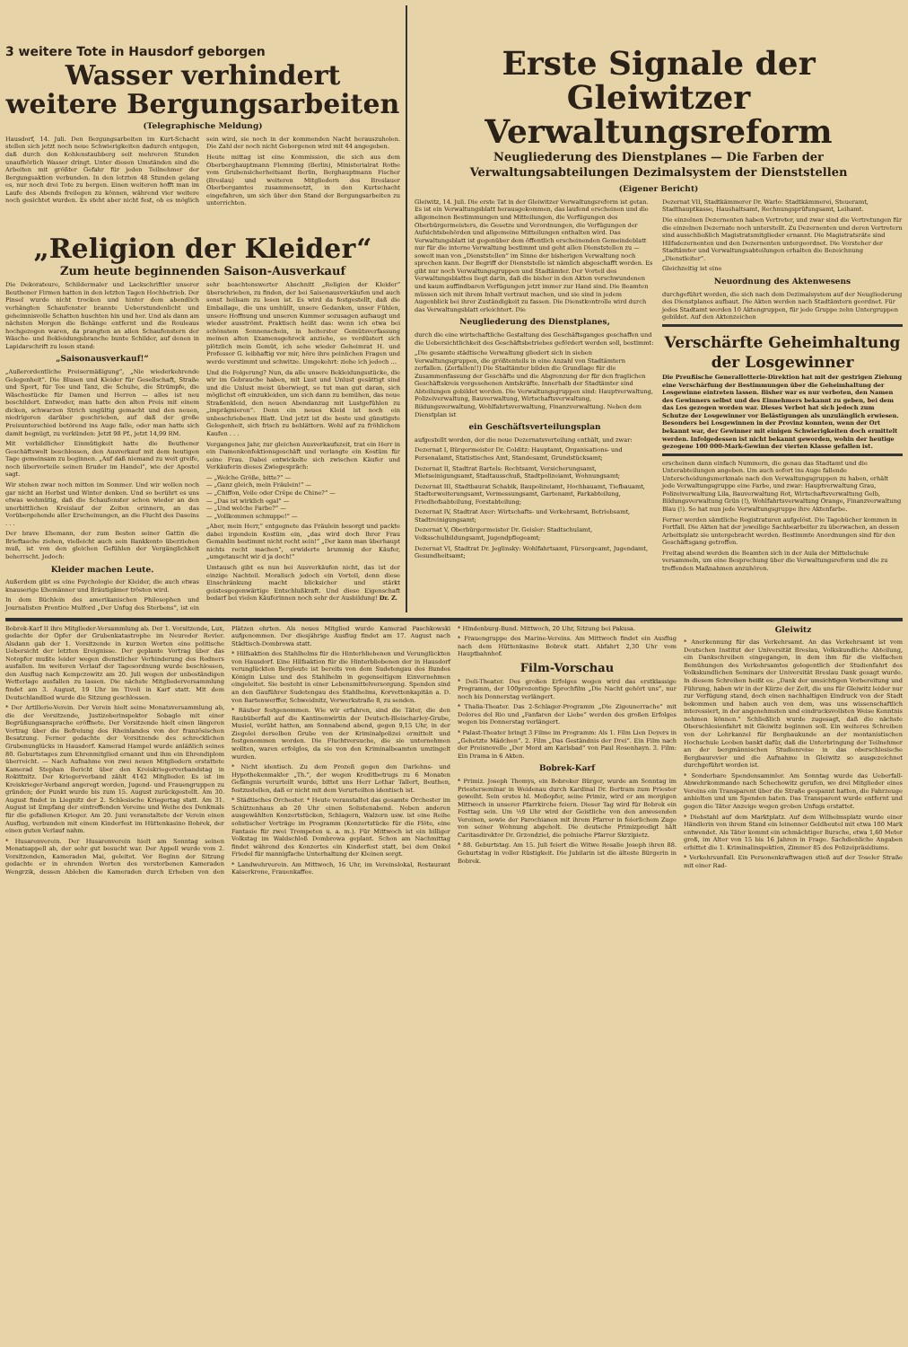3 weitere Tote in Hausdorf geborgen
Wasser verhindert weitere Bergungsarbeiten
(Telegraphische Meldung)
Hausdorf, 14. Juli. Den Bergungsarbeiten im Kurt-Schacht stellen sich jetzt noch neue Schwierigkeiten dadurch entgegen, daß durch den Kohlenstaubberg seit mehreren Stunden unaufhörlich Wasser dringt. Unter diesen Umständen sind die Arbeiten mit größter Gefahr für jeden Teilnehmer der Bergungsaktion verbunden. In den letzten 48 Stunden gelang es, nur noch drei Tote zu bergen. Einen weiteren hofft man im Laufe des Abends freilegen zu können, während vier weitere noch gesichtet wurden. Es steht aber nicht fest, ob es möglich sein wird, sie noch in der kommenden Nacht herauszuholen. Die Zahl der noch nicht Geborgenen wird mit 44 angegeben.
Heute mittag ist eine Kommission, die sich aus dem Oberberghauptmann Flemming (Berlin), Ministerialrat Rothe vom Grubensicherheitsamt Berlin, Berghauptmann Fischer (Breslau) und weiteren Mitgliedern des Breslauer Oberbergamtes zusammensetzt, in den Kurtschacht eingefahren, um sich über den Stand der Bergungsarbeiten zu unterrichten.
„Religion der Kleider“
Zum heute beginnenden Saison-Ausverkauf
Die Dekorateure, Schildermaler und Lackschriftler unserer Beuthener Firmen hatten in den letzten Tagen Hochbetrieb. Der Pinsel wurde nicht trocken und hinter dem abendlich verhängten Schaufenster brannte Ueberstundenlicht und geheimnisvolle Schatten huschten hin und her. Und als dann am nächsten Morgen die Behänge entfernt und die Rouleaus hochgezogen waren, da prangten an allen Schaufenstern der Wäsche- und Bekleidungsbranche bunte Schilder, auf denen in Lapidarschrift zu lesen stand:
„Saisonausverkauf!“
„Außerordentliche Preisermäßigung“, „Nie wiederkehrende Gelegenheit“. Die Blusen und Kleider für Gesellschaft, Straße und Sport, für Tee und Tanz, die Schuhe, die Strümpfe, die Wäschestücke für Damen und Herren — alles ist neu beschildert. Entweder, man hatte den alten Preis mit einem dicken, schwarzen Strich ungültig gemacht und den neuen, niedrigeren darüber geschrieben, auf daß der große Preisunterschied betörend ins Auge falle, oder man hatte sich damit begnügt, zu verkünden: Jetzt 98 Pf., jetzt 14,99 RM.
Mit vorbildlicher Einmütigkeit hatte die Beuthener Geschäftswelt beschlossen, den Ausverkauf mit dem heutigen Tage gemeinsam zu beginnen. „Auf daß niemand zu weit greife, noch übervorteile seinen Bruder im Handel“, wie der Apostel sagt.
Wir stehen zwar noch mitten im Sommer. Und wir wollen noch gar nicht an Herbst und Winter denken. Und so berührt es uns etwas wehmütig, daß die Schaufenster schon wieder an den unerbittlichen Kreislauf der Zeiten erinnern, an das Vorübergehende aller Erscheinungen, an die Flucht des Daseins . . .
Der brave Ehemann, der zum Besten seiner Gattin die Brieftasche ziehen, vielleicht auch sein Bankkonto überziehen muß, ist von den gleichen Gefühlen der Vergänglichkeit beherrscht. Jedoch:
Kleider machen Leute.
Außerdem gibt es eine Psychologie der Kleider, die auch etwas knauserige Ehemänner und Bräutigämer trösten wird.
In dem Büchlein des amerikanischen Philosophen und Journalisten Prentice Mulford „Der Unfug des Sterbens“, ist ein sehr beachtenswerter Abschnitt „Religion der Kleider“ überschrieben, zu finden, der bei Saisonausverkäufen und auch sonst heilsam zu lesen ist. Es wird da festgestellt, daß die Emballage, die uns umhüllt, unsere Gedanken, unser Fühlen, unsere Hoffnung und unseren Kummer sozusagen aufsaugt und wieder ausströmt. Praktisch heißt das: wenn ich etwa bei schönstem Sonnenschein, in heiterster Gemütsverfassung meinen alten Examensgehrock anziehe, so verdüstert sich plötzlich mein Gemüt, ich sehe wieder Geheimrat H. und Professor G. leibhaftig vor mir, höre ihre peinlichen Fragen und werde verstimmt und schwitze. Umgekehrt: ziehe ich jedoch ...
Und die Folgerung? Nun, da alle unsere Bekleidungsstücke, die wir im Gebrauche haben, mit Lust und Unlust gesättigt sind und die Unlust meist überwiegt, so tut man gut daran, sich möglichst oft einzukleiden, um sich dann zu bemühen, das neue Straßenkleid, den neuen Abendanzug mit Lustgefühlen zu „imprägnieren“. Denn ein neues Kleid ist noch ein unbeschriebenes Blatt. Und jetzt ist die beste und günstigste Gelegenheit, sich frisch zu beblättern. Wohl auf zu fröhlichem Kaufen . . .
Vergangenes Jahr, zur gleichen Ausverkaufszeit, trat ein Herr in ein Damenkonfektionsgeschäft und verlangte ein Kostüm für seine Frau. Dabei entwickelte sich zwischen Käufer und Verkäuferin dieses Zwiegespräch:
— „Welche Größe, bitte?“ —
— „Ganz gleich, mein Fräulein!“ —
— „Chiffon, Voile oder Crêpe de Chine?“ —
— „Das ist wirklich egal“ —
— „Und welche Farbe?“ —
— „Vollkommen schnuppe!“ —
„Aber, mein Herr,“ entgegnete das Fräulein besorgt und packte dabei irgendein Kostüm ein, „das wird doch Ihrer Frau Gemahlin bestimmt nicht recht sein!“ „Der kann man überhaupt nichts recht machen“, erwiderte brummig der Käufer, „umgetauscht wir d ja doch!“
Umtausch gibt es nun bei Ausverkäufen nicht, das ist der einzige Nachteil. Moralisch jedoch ein Vorteil, denn diese Einschränkung macht blicksicher und stärkt geistesgegenwärtige Entschlußkraft. Und diese Eigenschaft bedarf bei vielen Käuferinnen noch sehr der Ausbildung! Dr. Z.
Erste Signale der Gleiwitzer Verwaltungsreform
Neugliederung des Dienstplanes — Die Farben der Verwaltungsabteilungen Dezimalsystem der Dienststellen
(Eigener Bericht)
Gleiwitz, 14. Juli. Die erste Tat in der Gleiwitzer Verwaltungsreform ist getan. Es ist ein Verwaltungsblatt herausgekommen, das laufend erscheinen und die allgemeinen Bestimmungen und Mitteilungen, die Verfügungen des Oberbürgermeisters, die Gesetze und Verordnungen, die Verfügungen der Aufsichtsbehörden und allgemeine Mitteilungen enthalten wird. Das Verwaltungsblatt ist gegenüber dem öffentlich erscheinenden Gemeindeblatt nur für die interne Verwaltung bestimmt und geht allen Dienststellen zu — soweit man von „Dienststellen“ im Sinne der bisherigen Verwaltung noch sprechen kann. Der Begriff der Dienststelle ist nämlich abgeschafft worden. Es gibt nur noch Verwaltungsgruppen und Stadtämter. Der Vorteil des Verwaltungsblattes liegt darin, daß die bisher in den Akten verschwundenen und kaum auffindbaren Verfügungen jetzt immer zur Hand sind. Die Beamten müssen sich mit ihrem Inhalt vertraut machen, und sie sind in jedem Augenblick bei ihrer Zuständigkeit zu fassen. Die Dienstkontrolle wird durch das Verwaltungsblatt erleichtert. Die
Neugliederung des Dienstplanes,
durch die eine wirtschaftliche Gestaltung des Geschäftsganges geschaffen und die Uebersichtlichkeit des Geschäftsbetriebes gefördert werden soll, bestimmt:
„Die gesamte städtische Verwaltung gliedert sich in sieben Verwaltungsgruppen, die größtenteils in eine Anzahl von Stadtämtern zerfallen. (Zerfallen!!) Die Stadtämter bilden die Grundlage für die Zusammenfassung der Geschäfte und die Abgrenzung der für den fraglichen Geschäftskreis vorgesehenen Amtskräfte. Innerhalb der Stadtämter sind Abteilungen gebildet worden. Die Verwaltungsgruppen sind: Hauptverwaltung, Polizeiverwaltung, Bauverwaltung, Wirtschaftsverwaltung, Bildungsverwaltung, Wohlfahrtsverwaltung, Finanzverwaltung. Neben dem Dienstplan ist
ein Geschäftsverteilungsplan
aufgestellt worden, der die neue Dezernatsverteilung enthält, und zwar:
Dezernat I, Bürgermeister Dr. Colditz: Hauptamt, Organisations- und Personalamt, Statistisches Amt, Standesamt, Grundstücksamt;
Dezernat II, Stadtrat Bartels: Rechtsamt, Versicherungsamt, Mietseinigungsamt, Stadtausschuß, Stadtpolizeiamt, Wohnungsamt;
Dezernat III, Stadtbaurat Schabik, Baupolizeiamt, Hochbauamt, Tiefbauamt, Stadterweiterungsamt, Vermessungsamt, Gartenamt, Parkabteilung, Friedhofsabteilung, Forstabteilung;
Dezernat IV, Stadtrat Axer: Wirtschafts- und Verkehrsamt, Betriebsamt, Stadtreinigungsamt;
Dezernat V, Oberbürgermeister Dr. Geisler: Stadtschulamt, Volksschulbildungsamt, Jugendpflegeamt;
Dezernat VI, Stadtrat Dr. Jeglinsky: Wohlfahrtsamt, Fürsorgeamt, Jugendamt, Gesundheitsamt;
Dezernat VII, Stadtkämmerer Dr. Warlo: Stadtkämmerei, Steueramt, Stadthauptkasse, Haushaltsamt, Rechnungsprüfungsamt, Leihamt.
Die einzelnen Dezernenten haben Vertreter, und zwar sind die Vertretungen für die einzelnen Dezernate noch unterstellt. Zu Dezernenten und deren Vertretern sind ausschließlich Magistratsmitglieder ernannt. Die Magistratsräte sind Hilfsdezernenten und den Dezernenten untergeordnet. Die Vorsteher der Stadtämter und Verwaltungsabteilungen erhalten die Bezeichnung „Dienstleiter“.
Gleichzeitig ist eine
Neuordnung des Aktenwesens
durchgeführt worden, die sich nach dem Dezimalsystem auf der Neugliederung des Dienstplanes aufbaut. Die Akten werden nach Stadtämtern geordnet. Für jedes Stadtamt werden 10 Aktengruppen, für jede Gruppe zehn Untergruppen gebildet. Auf den Aktenzeichen
Verschärfte Geheimhaltung der Losgewinner
Die Preußische Generallotterie-Direktion hat mit der gestrigen Ziehung eine Verschärfung der Bestimmungen über die Geheimhaltung der Losgewinne eintreten lassen. Bisher war es nur verboten, den Namen des Gewinners selbst und des Einnehmers bekannt zu geben, bei dem das Los gezogen worden war. Dieses Verbot hat sich jedoch zum Schutze der Losgewinner vor Belästigungen als unzulänglich erwiesen. Besonders bei Losgewinnen in der Provinz konnten, wenn der Ort bekannt war, der Gewinner mit einigen Schwierigkeiten doch ermittelt werden. Infolgedessen ist nicht bekannt geworden, wohin der heutige gezogene 100 000-Mark-Gewinn der vierten Klasse gefallen ist.
erscheinen dann einfach Nummern, die genau das Stadtamt und die Unterabteilungen angeben. Um auch sofort ins Auge fallende Unterscheidungsmerkmale nach den Verwaltungsgruppen zu haben, erhält jede Verwaltungsgruppe eine Farbe, und zwar: Hauptverwaltung Grau, Polizeiverwaltung Lila, Bauverwaltung Rot, Wirtschaftsverwaltung Gelb, Bildungsverwaltung Grün (!), Wohlfahrtsverwaltung Orange, Finanzverwaltung Blau (!). So hat nun jede Verwaltungsgruppe ihre Aktenfarbe.
Ferner werden sämtliche Registraturen aufgelöst. Die Tagebücher kommen in Fortfall. Die Akten hat der jeweilige Sachbearbeiter zu überwachen, an dessen Arbeitsplatz sie untergebracht werden. Bestimmte Anordnungen sind für den Geschäftsgang getroffen.
Freitag abend werden die Beamten sich in der Aula der Mittelschule versammeln, um eine Besprechung über die Verwaltungsreform und die zu treffenden Maßnahmen anzuhören.
Bobrek-Karf II ihre Mitglieder-Versammlung ab. Der 1. Vorsitzende, Lux, gedachte der Opfer der Grubenkatastrophe im Neuroder Revier. Alsdann gab der 1. Vorsitzende in kurzen Worten eine politische Uebersicht der letzten Ereignisse. Der geplante Vortrag über das Notopfer mußte leider wegen dienstlicher Verhinderung des Redners ausfallen. Im weiteren Verlauf der Tagesordnung wurde beschlossen, den Ausflug nach Kempczowitz am 20. Juli wegen der unbeständigen Wetterlage ausfallen zu lassen. Die nächste Mitgliederversammlung findet am 3. August, 19 Uhr im Tivoli in Karf statt. Mit dem Deutschlandlied wurde die Sitzung geschlossen.
* Der Artillerie-Verein. Der Verein hielt seine Monatsversammlung ab, die der Vorsitzende, Justizoberinspektor Sobaglo mit einer Begrüßungsansprache eröffnete. Der Vorsitzende hielt einen längeren Vortrag über die Befreiung des Rheinlandes von der französischen Besatzung. Ferner gedachte der Vorsitzende des schrecklichen Grubenunglücks in Hausdorf. Kamerad Hampel wurde anläßlich seines 80. Geburtstages zum Ehrenmitglied ernannt und ihm ein Ehrendiplom überreicht. — Nach Aufnahme von zwei neuen Mitgliedern erstattete Kamerad Stephan Bericht über den Kreiskriegerverbandstag in Rokittnitz. Der Kriegerverband zählt 4142 Mitglieder. Es ist im Kreiskrieger-Verband angeregt worden, Jugend- und Frauengruppen zu gründen; der Punkt wurde bis zum 15. August zurückgestellt. Am 30. August findet in Liegnitz der 2. Schlesische Kriegertag statt. Am 31. August ist Empfang der eintreffenden Vereine und Weihe des Denkmals für die gefallenen Krieger. Am 20. Juni veranstaltete der Verein einen Ausflug, verbunden mit einem Kinderfest im Hüttenkasino Bobrek, der einen guten Verlauf nahm.
* Husarenverein. Der Husarenverein hielt am Sonntag seinen Monatsappell ab, der sehr gut besucht war. Der Appell wurde vom 2. Vorsitzenden, Kameraden Mai, geleitet. Vor Beginn der Sitzung gedachte er in ehrenden Worten des verstorbenen Kameraden Wengrzik, dessen Ableben die Kameraden durch Erheben von den Plätzen ehrten. Als neues Mitglied wurde Kamerad Paschkowski aufgenommen. Der diesjährige Ausflug findet am 17. August nach Städtisch-Dombrowa statt.
* Hilfsaktion des Stahlhelms für die Hinterbliebenen und Verunglückten von Hausdorf. Eine Hilfsaktion für die Hinterbliebenen der in Hausdorf verunglückten Bergleute ist bereits von dem Sudetengau des Bundes Königin Luise und des Stahlhelm in gegenseitigem Einvernehmen eingeleitet. Sie besteht in einer Lebensmittelversorgung. Spenden sind an den Gauführer Sudetengau des Stahlhelms, Korvettenkapitän a. D. von Bartenwerffer, Schweidnitz, Vorwerkstraße 8, zu senden.
* Räuber festgenommen. Wie wir erfahren, sind die Täter, die den Raubüberfall auf die Kantinenwirtin der Deutsch-Bleischarley-Grube, Musiol, verübt hatten, am Sonnabend abend, gegen 9,15 Uhr, in der Ziegelei derselben Grube von der Kriminalpolizei ermittelt und festgenommen worden. Die Fluchtversuche, die sie unternehmen wollten, waren erfolglos, da sie von den Kriminalbeamten umzingelt wurden.
* Nicht identisch. Zu dem Prozeß gegen den Darlehns- und Hypothekenmakler „Th.“, der wegen Kreditbetrugs zu 6 Monaten Gefängnis verurteilt wurde, bittet uns Herr Lothar Tallert, Beuthen, festzustellen, daß er nicht mit dem Verurteilten identisch ist.
* Städtisches Orchester. * Heute veranstaltet das gesamte Orchester im Schützenhaus ab 20 Uhr einen Solistenabend. Neben anderen ausgewählten Konzertstücken, Schlagern, Walzern usw. ist eine Reihe solistischer Vorträge im Programm (Konzertstücke für die Flöte, eine Fantasie für zwei Trompeten u. a. m.). Für Mittwoch ist ein billiger Volkstag im Waldschloß Dombrowa geplant. Schon am Nachmittag findet während des Konzertes ein Kinderfest statt, bei dem Onkel Friedel für mannigfache Unterhaltung der Kleinen sorgt.
* Landwehrverein. Am Mittwoch, 16 Uhr, im Vereinslokal, Restaurant Kaiserkrone, Frauenkaffee.
* Hindenburg-Bund. Mittwoch, 20 Uhr, Sitzung bei Pakusa.
* Frauengruppe des Marine-Vereins. Am Mittwoch findet ein Ausflug nach dem Hüttenkasino Bobrek statt. Abfahrt 2,30 Uhr vom Hauptbahnhof.
Film-Vorschau
* Deli-Theater. Des großen Erfolges wegen wird das erstklassige Programm, der 100prozentige Sprechfilm „Die Nacht gehört uns“, nur noch bis Donnerstag verlängert.
* Thalia-Theater. Das 2-Schlager-Programm „Die Zigeunerrache“ mit Dolores del Rio und „Fanfaren der Liebe“ werden des großen Erfolges wegen bis Donnerstag verlängert.
* Palast-Theater bringt 3 Filme im Programm: Als 1. Film Lien Deyers in „Gehetzte Mädchen“. 2. Film „Das Geständnis der Drei“. Ein Film nach der Preisnovelle „Der Mord am Karlsbad“ von Paul Rosenhayn. 3. Film: Ein Drama in 6 Akten.
Bobrek-Karf
* Primiz. Joseph Thomys, ein Bobreker Bürger, wurde am Sonntag im Priesterseminar in Weidenau durch Kardinal Dr. Bertram zum Priester geweiht. Sein erstes hl. Meßopfer, seine Primiz, wird er am morgigen Mittwoch in unserer Pfarrkirche feiern. Dieser Tag wird für Bobrek ein Festtag sein. Um ½9 Uhr wird der Geistliche von den anwesenden Vereinen, sowie der Parochianen mit ihrem Pfarrer in feierlichem Zuge von seiner Wohnung abgeholt. Die deutsche Primizpredigt hält Caritasdirektor Dr. Grzondziel, die polnische Pfarrer Skrzipietz.
* 88. Geburtstag. Am 15. Juli feiert die Witwe Rosalie Joseph ihren 88. Geburtstag in voller Rüstigkeit. Die Jubilarin ist die älteste Bürgerin in Bobrek.
Gleiwitz
* Anerkennung für das Verkehrsamt. An das Verkehrsamt ist vom Deutschen Institut der Universität Breslau, Volkskundliche Abteilung, ein Dankschreiben eingegangen, in dem ihm für die vielfachen Bemühungen des Verkehrsamtes gelegentlich der Studienfahrt des Volkskundlichen Seminars der Universität Breslau Dank gesagt wurde. In diesem Schreiben heißt es: „Dank der umsichtigen Vorbereitung und Führung, haben wir in der Kürze der Zeit, die uns für Gleiwitz leider nur zur Verfügung stand, doch einen nachhaltigen Eindruck von der Stadt bekommen und haben auch von dem, was uns wissenschaftlich interessiert, in der angenehmsten und eindrucksvollsten Weise Kenntnis nehmen können.“ Schließlich wurde zugesagt, daß die nächste Oberschlesienfahrt mit Gleiwitz beginnen soll. Ein weiteres Schreiben von der Lehrkanzel für Bergbaukunde an der montanistischen Hochschule Leoben bankt dafür, daß die Unterbringung der Teilnehmer an der bergmännischen Studienreise in das oberschlesische Bergbaurevier und die Aufnahme in Gleiwitz so ausgezeichnet durchgeführt worden ist.
* Sonderbare Spendensammler. Am Sonntag wurde das Ueberfall-Abwehrkommando nach Schechowitz gerufen, wo drei Mitglieder eines Vereins ein Transparent über die Straße gespannt hatten, die Fahrzeuge anhielten und um Spenden baten. Das Transparent wurde entfernt und gegen die Täter Anzeige wegen groben Unfugs erstattet.
* Diebstahl auf dem Marktplatz. Auf dem Wilhelmsplatz wurde einer Händlerin von ihrem Stand ein leinenner Geldbeutel mit etwa 100 Mark entwendet. Als Täter kommt ein schmächtiger Bursche, etwa 1,60 Meter groß, im Alter von 15 bis 16 Jahren in Frage. Sachdienliche Angaben erbittet die 1. Kriminalinspektion, Zimmer 85 des Polizeipräsidiums.
* Verkehrsunfall. Ein Personenkraftwagen stieß auf der Toseler Straße mit einer Rad-